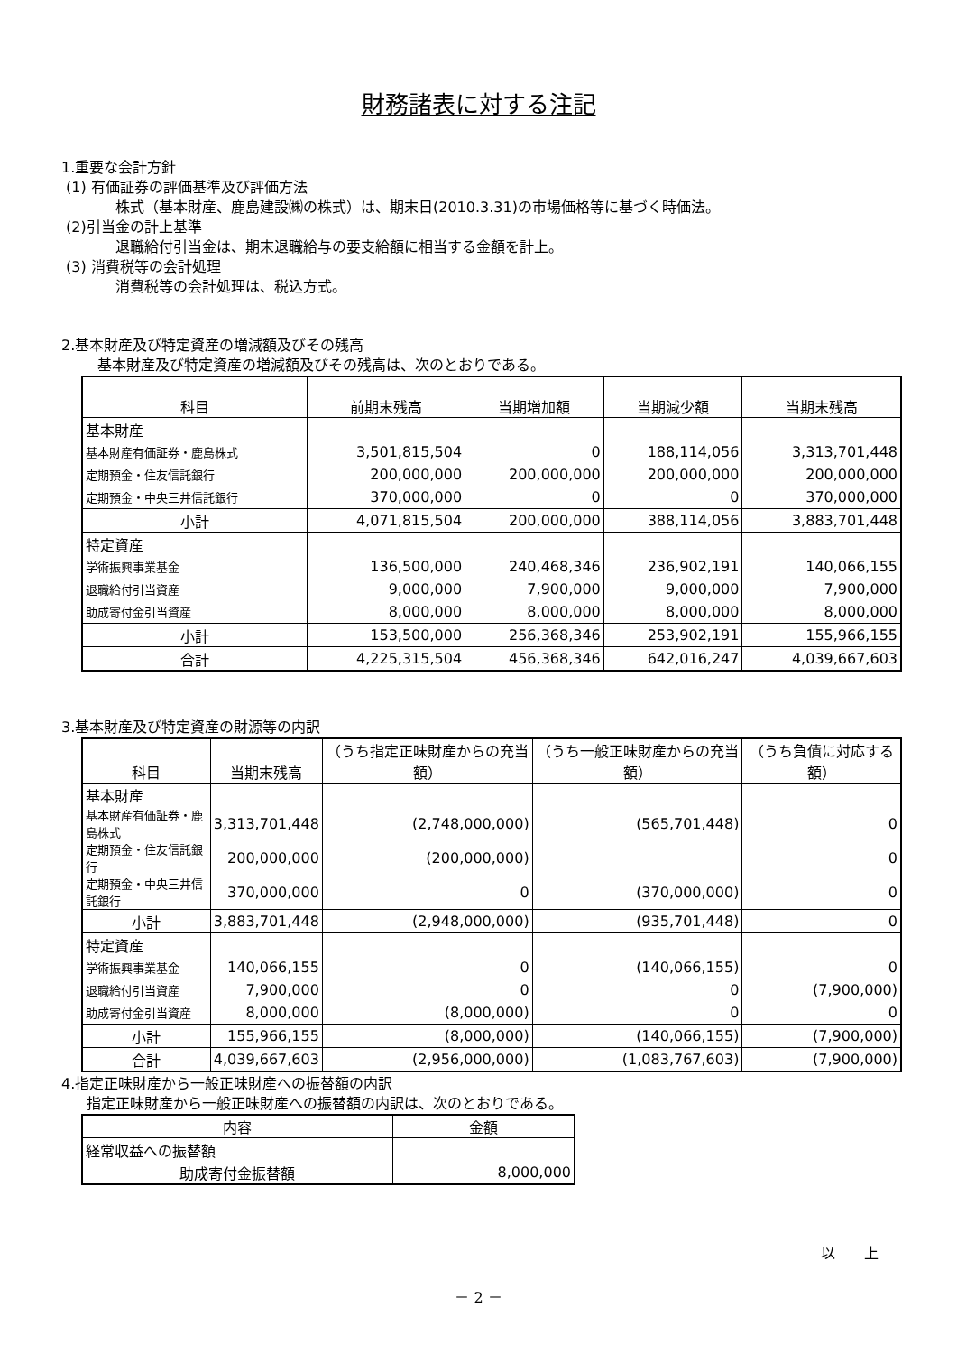財務諸表に対する注記
1.重要な会計方針
(1) 有価証券の評価基準及び評価方法
株式（基本財産、鹿島建設㈱の株式）は、期末日(2010.3.31)の市場価格等に基づく時価法。
(2)引当金の計上基準
退職給付引当金は、期末退職給与の要支給額に相当する金額を計上。
(3) 消費税等の会計処理
消費税等の会計処理は、税込方式。
2.基本財産及び特定資産の増減額及びその残高
基本財産及び特定資産の増減額及びその残高は、次のとおりである。
| 科目 | 前期末残高 | 当期増加額 | 当期減少額 | 当期末残高 |
| --- | --- | --- | --- | --- |
| 基本財産 | | | | |
| 基本財産有価証券・鹿島株式 | 3,501,815,504 | 0 | 188,114,056 | 3,313,701,448 |
| 定期預金・住友信託銀行 | 200,000,000 | 200,000,000 | 200,000,000 | 200,000,000 |
| 定期預金・中央三井信託銀行 | 370,000,000 | 0 | 0 | 370,000,000 |
| 小計 | 4,071,815,504 | 200,000,000 | 388,114,056 | 3,883,701,448 |
| 特定資産 | | | | |
| 学術振興事業基金 | 136,500,000 | 240,468,346 | 236,902,191 | 140,066,155 |
| 退職給付引当資産 | 9,000,000 | 7,900,000 | 9,000,000 | 7,900,000 |
| 助成寄付金引当資産 | 8,000,000 | 8,000,000 | 8,000,000 | 8,000,000 |
| 小計 | 153,500,000 | 256,368,346 | 253,902,191 | 155,966,155 |
| 合計 | 4,225,315,504 | 456,368,346 | 642,016,247 | 4,039,667,603 |
3.基本財産及び特定資産の財源等の内訳
| 科目 | 当期末残高 | （うち指定正味財産からの充当額） | （うち一般正味財産からの充当額） | （うち負債に対応する額） |
| --- | --- | --- | --- | --- |
| 基本財産 | | | | |
| 基本財産有価証券・鹿島株式 | 3,313,701,448 | (2,748,000,000) | (565,701,448) | 0 |
| 定期預金・住友信託銀行 | 200,000,000 | (200,000,000) | | 0 |
| 定期預金・中央三井信託銀行 | 370,000,000 | 0 | (370,000,000) | 0 |
| 小計 | 3,883,701,448 | (2,948,000,000) | (935,701,448) | 0 |
| 特定資産 | | | | |
| 学術振興事業基金 | 140,066,155 | 0 | (140,066,155) | 0 |
| 退職給付引当資産 | 7,900,000 | 0 | 0 | (7,900,000) |
| 助成寄付金引当資産 | 8,000,000 | (8,000,000) | 0 | 0 |
| 小計 | 155,966,155 | (8,000,000) | (140,066,155) | (7,900,000) |
| 合計 | 4,039,667,603 | (2,956,000,000) | (1,083,767,603) | (7,900,000) |
4.指定正味財産から一般正味財産への振替額の内訳
指定正味財産から一般正味財産への振替額の内訳は、次のとおりである。
| 内容 | 金額 |
| --- | --- |
| 経常収益への振替額 | |
| 助成寄付金振替額 | 8,000,000 |
以　　上
－ 2 －